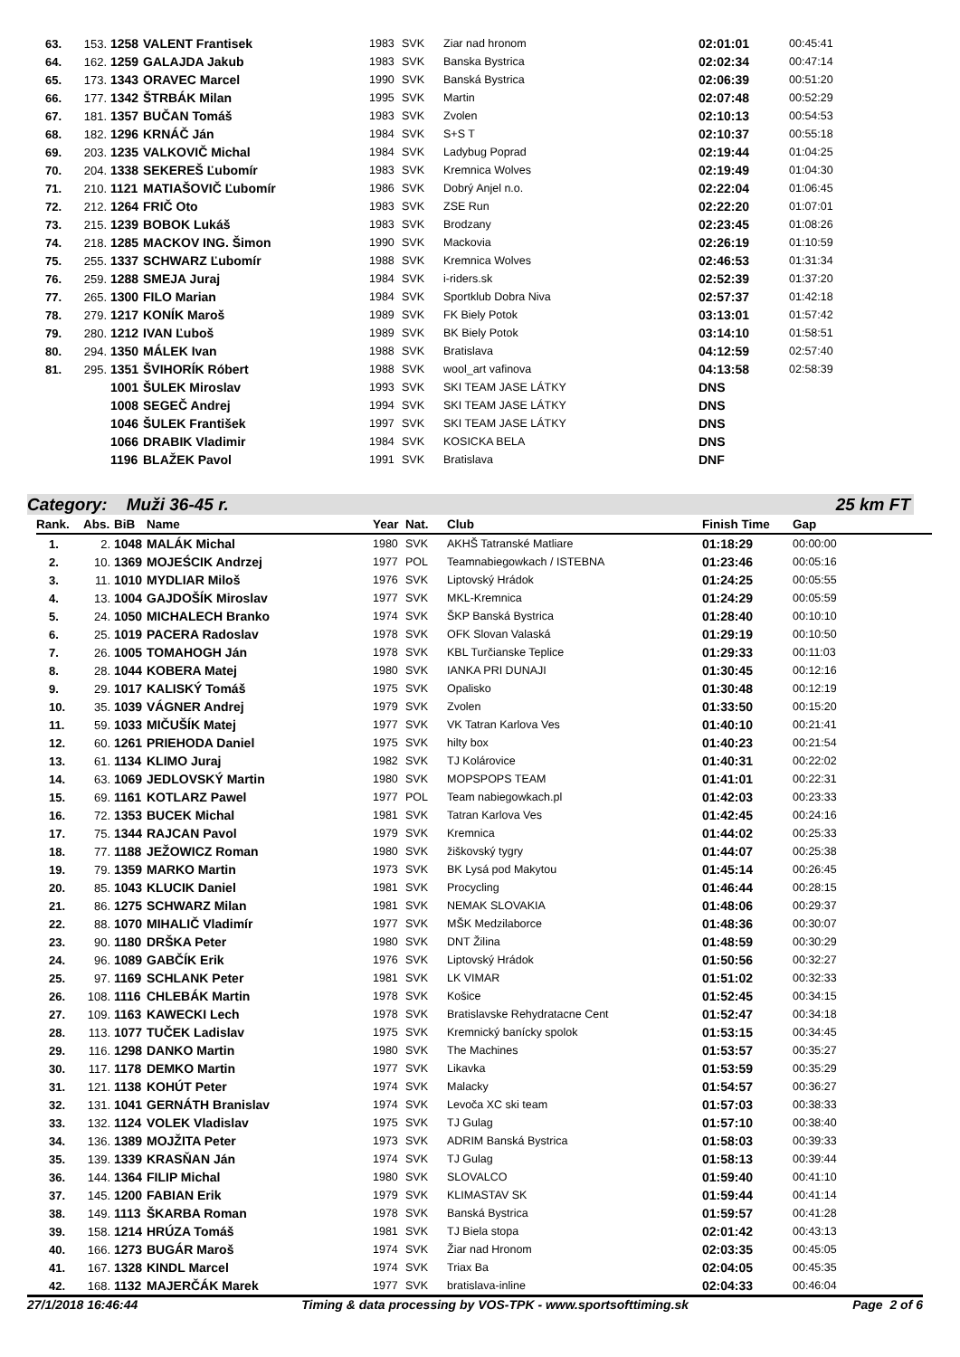| 63. | 153. | 1258 | VALENT Frantisek | 1983 | SVK | Ziar nad hronom | 02:01:01 | 00:45:41 |
| 64. | 162. | 1259 | GALAJDA Jakub | 1983 | SVK | Banska Bystrica | 02:02:34 | 00:47:14 |
| 65. | 173. | 1343 | ORAVEC Marcel | 1990 | SVK | Banská Bystrica | 02:06:39 | 00:51:20 |
| 66. | 177. | 1342 | ŠTRBÁK Milan | 1995 | SVK | Martin | 02:07:48 | 00:52:29 |
| 67. | 181. | 1357 | BUČAN Tomáš | 1983 | SVK | Zvolen | 02:10:13 | 00:54:53 |
| 68. | 182. | 1296 | KRNÁČ Ján | 1984 | SVK | S+S T | 02:10:37 | 00:55:18 |
| 69. | 203. | 1235 | VALKOVIČ Michal | 1984 | SVK | Ladybug Poprad | 02:19:44 | 01:04:25 |
| 70. | 204. | 1338 | SEKEREŠ Ľubomír | 1983 | SVK | Kremnica Wolves | 02:19:49 | 01:04:30 |
| 71. | 210. | 1121 | MATIAŠOVIČ Ľubomír | 1986 | SVK | Dobrý Anjel n.o. | 02:22:04 | 01:06:45 |
| 72. | 212. | 1264 | FRIČ Oto | 1983 | SVK | ZSE Run | 02:22:20 | 01:07:01 |
| 73. | 215. | 1239 | BOBOK Lukáš | 1983 | SVK | Brodzany | 02:23:45 | 01:08:26 |
| 74. | 218. | 1285 | MACKOV ING. Šimon | 1990 | SVK | Mackovia | 02:26:19 | 01:10:59 |
| 75. | 255. | 1337 | SCHWARZ Ľubomír | 1988 | SVK | Kremnica Wolves | 02:46:53 | 01:31:34 |
| 76. | 259. | 1288 | SMEJA Juraj | 1984 | SVK | i-riders.sk | 02:52:39 | 01:37:20 |
| 77. | 265. | 1300 | FILO Marian | 1984 | SVK | Sportklub Dobra Niva | 02:57:37 | 01:42:18 |
| 78. | 279. | 1217 | KONÍK Maroš | 1989 | SVK | FK Biely Potok | 03:13:01 | 01:57:42 |
| 79. | 280. | 1212 | IVAN Ľuboš | 1989 | SVK | BK Biely Potok | 03:14:10 | 01:58:51 |
| 80. | 294. | 1350 | MÁLEK Ivan | 1988 | SVK | Bratislava | 04:12:59 | 02:57:40 |
| 81. | 295. | 1351 | ŠVIHORÍK Róbert | 1988 | SVK | wool_art vafinova | 04:13:58 | 02:58:39 |
| | | 1001 | ŠULEK Miroslav | 1993 | SVK | SKI TEAM JASE LÁTKY | DNS | |
| | | 1008 | SEGEČ Andrej | 1994 | SVK | SKI TEAM JASE LÁTKY | DNS | |
| | | 1046 | ŠULEK František | 1997 | SVK | SKI TEAM JASE LÁTKY | DNS | |
| | | 1066 | DRABIK Vladimir | 1984 | SVK | KOSICKA BELA | DNS | |
| | | 1196 | BLAŽEK Pavol | 1991 | SVK | Bratislava | DNF | |
Category: Muži 36-45 r. 25 km FT
| Rank. | Abs. | BiB | Name | Year | Nat. | Club | Finish Time | Gap |
| --- | --- | --- | --- | --- | --- | --- | --- | --- |
| 1. | 2. | 1048 | MALÁK Michal | 1980 | SVK | AKHŠ Tatranské Matliare | 01:18:29 | 00:00:00 |
| 2. | 10. | 1369 | MOJEŚCIK Andrzej | 1977 | POL | Teamnabiegowkach / ISTEBNA | 01:23:46 | 00:05:16 |
| 3. | 11. | 1010 | MYDLIAR Miloš | 1976 | SVK | Liptovský Hrádok | 01:24:25 | 00:05:55 |
| 4. | 13. | 1004 | GAJDOŠÍK Miroslav | 1977 | SVK | MKL-Kremnica | 01:24:29 | 00:05:59 |
| 5. | 24. | 1050 | MICHALECH Branko | 1974 | SVK | ŠKP Banská Bystrica | 01:28:40 | 00:10:10 |
| 6. | 25. | 1019 | PACERA Radoslav | 1978 | SVK | OFK Slovan Valaská | 01:29:19 | 00:10:50 |
| 7. | 26. | 1005 | TOMAHOGH Ján | 1978 | SVK | KBL Turčianske Teplice | 01:29:33 | 00:11:03 |
| 8. | 28. | 1044 | KOBERA Matej | 1980 | SVK | IANKA PRI DUNAJI | 01:30:45 | 00:12:16 |
| 9. | 29. | 1017 | KALISKÝ Tomáš | 1975 | SVK | Opalisko | 01:30:48 | 00:12:19 |
| 10. | 35. | 1039 | VÁGNER Andrej | 1979 | SVK | Zvolen | 01:33:50 | 00:15:20 |
| 11. | 59. | 1033 | MIČUŠÍK Matej | 1977 | SVK | VK Tatran Karlova Ves | 01:40:10 | 00:21:41 |
| 12. | 60. | 1261 | PRIEHODA Daniel | 1975 | SVK | hilty box | 01:40:23 | 00:21:54 |
| 13. | 61. | 1134 | KLIMO Juraj | 1982 | SVK | TJ Kolárovice | 01:40:31 | 00:22:02 |
| 14. | 63. | 1069 | JEDLOVSKÝ Martin | 1980 | SVK | MOPSPOPS TEAM | 01:41:01 | 00:22:31 |
| 15. | 69. | 1161 | KOTLARZ Pawel | 1977 | POL | Team nabiegowkach.pl | 01:42:03 | 00:23:33 |
| 16. | 72. | 1353 | BUCEK Michal | 1981 | SVK | Tatran Karlova Ves | 01:42:45 | 00:24:16 |
| 17. | 75. | 1344 | RAJCAN Pavol | 1979 | SVK | Kremnica | 01:44:02 | 00:25:33 |
| 18. | 77. | 1188 | JEŽOWICZ Roman | 1980 | SVK | žiškovský tygry | 01:44:07 | 00:25:38 |
| 19. | 79. | 1359 | MARKO Martin | 1973 | SVK | BK Lysá pod Makytou | 01:45:14 | 00:26:45 |
| 20. | 85. | 1043 | KLUCIK Daniel | 1981 | SVK | Procycling | 01:46:44 | 00:28:15 |
| 21. | 86. | 1275 | SCHWARZ Milan | 1981 | SVK | NEMAK SLOVAKIA | 01:48:06 | 00:29:37 |
| 22. | 88. | 1070 | MIHALIČ Vladimír | 1977 | SVK | MŠK Medzilaborce | 01:48:36 | 00:30:07 |
| 23. | 90. | 1180 | DRŠKA Peter | 1980 | SVK | DNT Žilina | 01:48:59 | 00:30:29 |
| 24. | 96. | 1089 | GABČÍK Erik | 1976 | SVK | Liptovský Hrádok | 01:50:56 | 00:32:27 |
| 25. | 97. | 1169 | SCHLANK Peter | 1981 | SVK | LK VIMAR | 01:51:02 | 00:32:33 |
| 26. | 108. | 1116 | CHLEBÁK Martin | 1978 | SVK | Košice | 01:52:45 | 00:34:15 |
| 27. | 109. | 1163 | KAWECKI Lech | 1978 | SVK | Bratislavske Rehydratacne Cent | 01:52:47 | 00:34:18 |
| 28. | 113. | 1077 | TUČEK Ladislav | 1975 | SVK | Kremnický banícky spolok | 01:53:15 | 00:34:45 |
| 29. | 116. | 1298 | DANKO Martin | 1980 | SVK | The Machines | 01:53:57 | 00:35:27 |
| 30. | 117. | 1178 | DEMKO Martin | 1977 | SVK | Likavka | 01:53:59 | 00:35:29 |
| 31. | 121. | 1138 | KOHÚT Peter | 1974 | SVK | Malacky | 01:54:57 | 00:36:27 |
| 32. | 131. | 1041 | GERNÁTH Branislav | 1974 | SVK | Levoča XC ski team | 01:57:03 | 00:38:33 |
| 33. | 132. | 1124 | VOLEK Vladislav | 1975 | SVK | TJ Gulag | 01:57:10 | 00:38:40 |
| 34. | 136. | 1389 | MOJŽITA Peter | 1973 | SVK | ADRIM Banská Bystrica | 01:58:03 | 00:39:33 |
| 35. | 139. | 1339 | KRASŇAN Ján | 1974 | SVK | TJ Gulag | 01:58:13 | 00:39:44 |
| 36. | 144. | 1364 | FILIP Michal | 1980 | SVK | SLOVALCO | 01:59:40 | 00:41:10 |
| 37. | 145. | 1200 | FABIAN Erik | 1979 | SVK | KLIMASTAV SK | 01:59:44 | 00:41:14 |
| 38. | 149. | 1113 | ŠKARBA Roman | 1978 | SVK | Banská Bystrica | 01:59:57 | 00:41:28 |
| 39. | 158. | 1214 | HRÚZA Tomáš | 1981 | SVK | TJ Biela stopa | 02:01:42 | 00:43:13 |
| 40. | 166. | 1273 | BUGÁR Maroš | 1974 | SVK | Žiar nad Hronom | 02:03:35 | 00:45:05 |
| 41. | 167. | 1328 | KINDL Marcel | 1974 | SVK | Triax Ba | 02:04:05 | 00:45:35 |
| 42. | 168. | 1132 | MAJERČÁK Marek | 1977 | SVK | bratislava-inline | 02:04:33 | 00:46:04 |
27/1/2018 16:46:44 Timing & data processing by VOS-TPK - www.sportsofttiming.sk Page 2 of 6